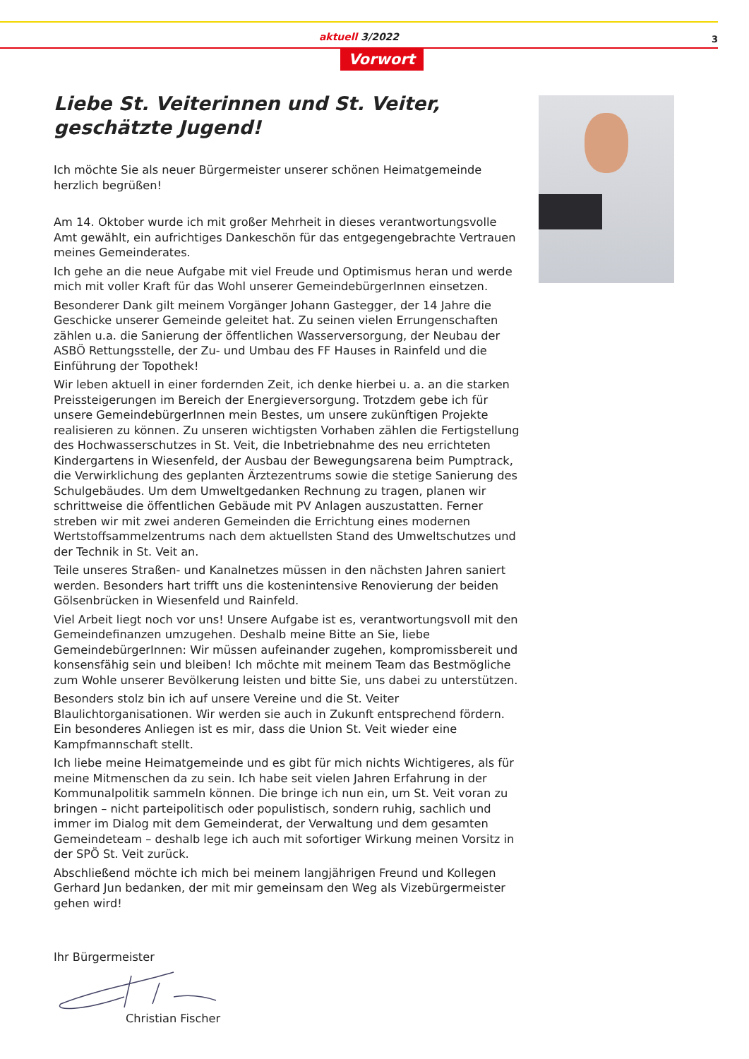aktuell 3/2022
3
Vorwort
Liebe St. Veiterinnen und St. Veiter,
geschätzte Jugend!
Ich möchte Sie als neuer Bürgermeister unserer schönen Heimatgemeinde herzlich begrüßen!
Am 14. Oktober wurde ich mit großer Mehrheit in dieses verantwortungsvolle Amt gewählt, ein aufrichtiges Dankeschön für das entgegengebrachte Vertrauen meines Gemeinderates.
Ich gehe an die neue Aufgabe mit viel Freude und Optimismus heran und werde mich mit voller Kraft für das Wohl unserer GemeindebürgerInnen einsetzen.
Besonderer Dank gilt meinem Vorgänger Johann Gastegger, der 14 Jahre die Geschicke unserer Gemeinde geleitet hat. Zu seinen vielen Errungenschaften zählen u.a. die Sanierung der öffentlichen Wasserversorgung, der Neubau der ASBÖ Rettungsstelle, der Zu- und Umbau des FF Hauses in Rainfeld und die Einführung der Topothek!
Wir leben aktuell in einer fordernden Zeit, ich denke hierbei u. a. an die starken Preissteigerungen im Bereich der Energieversorgung. Trotzdem gebe ich für unsere GemeindebürgerInnen mein Bestes, um unsere zukünftigen Projekte realisieren zu können. Zu unseren wichtigsten Vorhaben zählen die Fertigstellung des Hochwasserschutzes in St. Veit, die Inbetriebnahme des neu errichteten Kindergartens in Wiesenfeld, der Ausbau der Bewegungsarena beim Pumptrack, die Verwirklichung des geplanten Ärztezentrums sowie die stetige Sanierung des Schulgebäudes. Um dem Umweltgedanken Rechnung zu tragen, planen wir schrittweise die öffentlichen Gebäude mit PV Anlagen auszustatten. Ferner streben wir mit zwei anderen Gemeinden die Errichtung eines modernen Wertstoffsammelzentrums nach dem aktuellsten Stand des Umweltschutzes und der Technik in St. Veit an.
Teile unseres Straßen- und Kanalnetzes müssen in den nächsten Jahren saniert werden. Besonders hart trifft uns die kostenintensive Renovierung der beiden Gölsenbrücken in Wiesenfeld und Rainfeld.
Viel Arbeit liegt noch vor uns! Unsere Aufgabe ist es, verantwortungsvoll mit den Gemeindefinanzen umzugehen. Deshalb meine Bitte an Sie, liebe GemeindebürgerInnen: Wir müssen aufeinander zugehen, kompromissbereit und konsensfähig sein und bleiben! Ich möchte mit meinem Team das Bestmögliche zum Wohle unserer Bevölkerung leisten und bitte Sie, uns dabei zu unterstützen.
Besonders stolz bin ich auf unsere Vereine und die St. Veiter Blaulichtorganisationen. Wir werden sie auch in Zukunft entsprechend fördern. Ein besonderes Anliegen ist es mir, dass die Union St. Veit wieder eine Kampfmannschaft stellt.
Ich liebe meine Heimatgemeinde und es gibt für mich nichts Wichtigeres, als für meine Mitmenschen da zu sein. Ich habe seit vielen Jahren Erfahrung in der Kommunalpolitik sammeln können. Die bringe ich nun ein, um St. Veit voran zu bringen – nicht parteipolitisch oder populistisch, sondern ruhig, sachlich und immer im Dialog mit dem Gemeinderat, der Verwaltung und dem gesamten Gemeindeteam – deshalb lege ich auch mit sofortiger Wirkung meinen Vorsitz in der SPÖ St. Veit zurück.
Abschließend möchte ich mich bei meinem langjährigen Freund und Kollegen Gerhard Jun bedanken, der mit mir gemeinsam den Weg als Vizebürgermeister gehen wird!
Ihr Bürgermeister
Christian Fischer